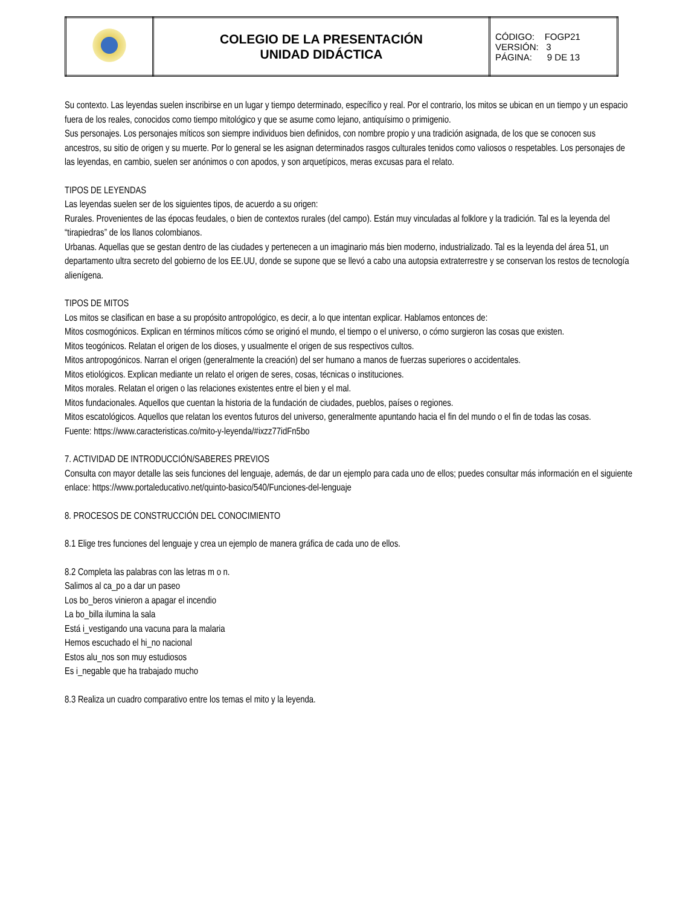| | COLEGIO DE LA PRESENTACIÓN UNIDAD DIDÁCTICA | CÓDIGO: FOGP21 VERSIÓN: 3 PÁGINA: 9 DE 13 |
Su contexto. Las leyendas suelen inscribirse en un lugar y tiempo determinado, específico y real. Por el contrario, los mitos se ubican en un tiempo y un espacio fuera de los reales, conocidos como tiempo mitológico y que se asume como lejano, antiquísimo o primigenio.
Sus personajes. Los personajes míticos son siempre individuos bien definidos, con nombre propio y una tradición asignada, de los que se conocen sus ancestros, su sitio de origen y su muerte. Por lo general se les asignan determinados rasgos culturales tenidos como valiosos o respetables. Los personajes de las leyendas, en cambio, suelen ser anónimos o con apodos, y son arquetípicos, meras excusas para el relato.
TIPOS DE LEYENDAS
Las leyendas suelen ser de los siguientes tipos, de acuerdo a su origen:
Rurales. Provenientes de las épocas feudales, o bien de contextos rurales (del campo). Están muy vinculadas al folklore y la tradición. Tal es la leyenda del “tirapiedras” de los llanos colombianos.
Urbanas. Aquellas que se gestan dentro de las ciudades y pertenecen a un imaginario más bien moderno, industrializado. Tal es la leyenda del área 51, un departamento ultra secreto del gobierno de los EE.UU, donde se supone que se llevó a cabo una autopsia extraterrestre y se conservan los restos de tecnología alienígena.
TIPOS DE MITOS
Los mitos se clasifican en base a su propósito antropológico, es decir, a lo que intentan explicar. Hablamos entonces de:
Mitos cosmogónicos. Explican en términos míticos cómo se originó el mundo, el tiempo o el universo, o cómo surgieron las cosas que existen.
Mitos teogónicos. Relatan el origen de los dioses, y usualmente el origen de sus respectivos cultos.
Mitos antropogónicos. Narran el origen (generalmente la creación) del ser humano a manos de fuerzas superiores o accidentales.
Mitos etiológicos. Explican mediante un relato el origen de seres, cosas, técnicas o instituciones.
Mitos morales. Relatan el origen o las relaciones existentes entre el bien y el mal.
Mitos fundacionales. Aquellos que cuentan la historia de la fundación de ciudades, pueblos, países o regiones.
Mitos escatológicos. Aquellos que relatan los eventos futuros del universo, generalmente apuntando hacia el fin del mundo o el fin de todas las cosas.
Fuente: https://www.caracteristicas.co/mito-y-leyenda/#ixzz77idFn5bo
7. ACTIVIDAD DE INTRODUCCIÓN/SABERES PREVIOS
Consulta con mayor detalle las seis funciones del lenguaje, además, de dar un ejemplo para cada uno de ellos; puedes consultar más información en el siguiente enlace: https://www.portaleducativo.net/quinto-basico/540/Funciones-del-lenguaje
8. PROCESOS DE CONSTRUCCIÓN DEL CONOCIMIENTO
8.1 Elige tres funciones del lenguaje y crea un ejemplo de manera gráfica de cada uno de ellos.
8.2 Completa las palabras con las letras m o n.
Salimos al ca_po a dar un paseo
Los bo_beros vinieron a apagar el incendio
La bo_billa ilumina la sala
Está i_vestigando una vacuna para la malaria
Hemos escuchado el hi_no nacional
Estos alu_nos son muy estudiosos
Es i_negable que ha trabajado mucho
8.3 Realiza un cuadro comparativo entre los temas el mito y la leyenda.